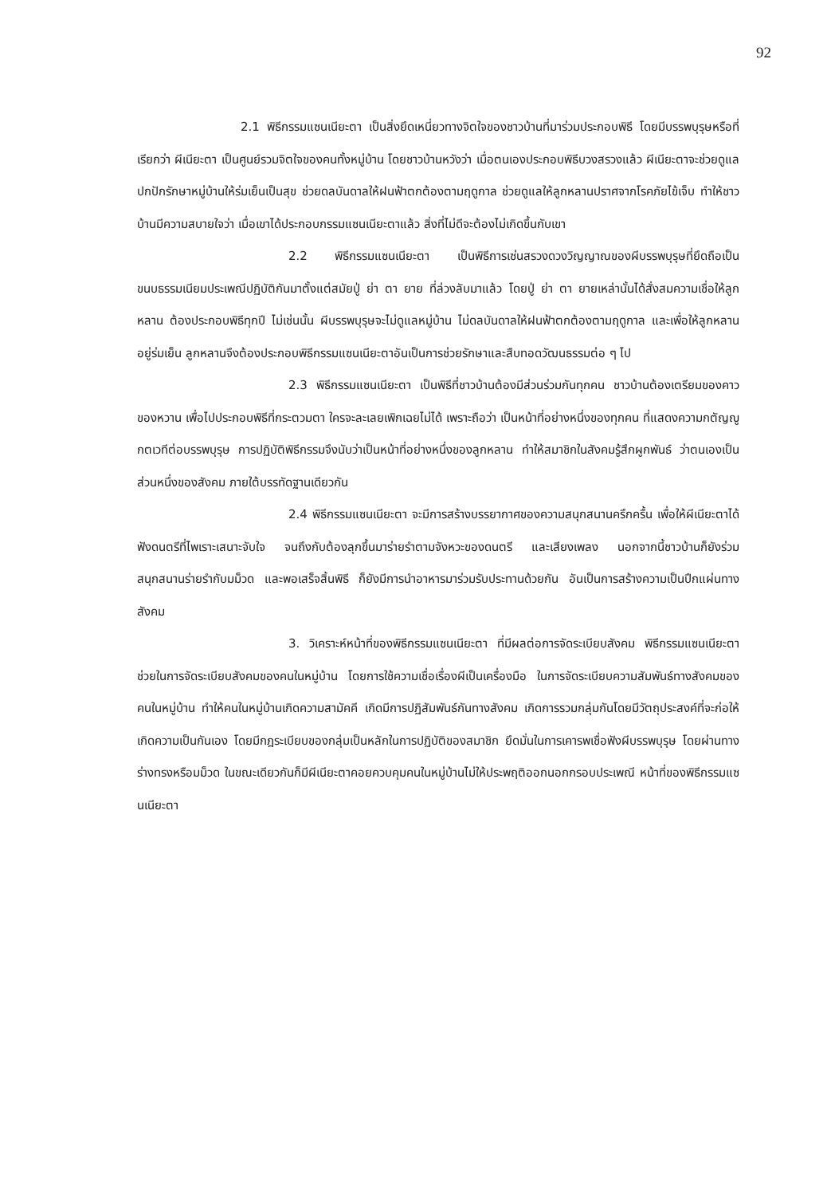92
2.1 พิธีกรรมแซนเนียะตา เป็นสิ่งยึดเหนี่ยวทางจิตใจของชาวบ้านที่มาร่วมประกอบพิธี โดยมีบรรพบุรุษหรือที่เรียกว่า ผีเนียะตา เป็นศูนย์รวมจิตใจของคนทั้งหมู่บ้าน โดยชาวบ้านหวังว่า เมื่อตนเองประกอบพิธีบวงสรวงแล้ว ผีเนียะตาจะช่วยดูแล ปกปักรักษาหมู่บ้านให้ร่มเย็นเป็นสุข ช่วยดลบันดาลให้ฝนฟ้าตกต้องตามฤดูกาล ช่วยดูแลให้ลูกหลานปราศจากโรคภัยไข้เจ็บ ทำให้ชาวบ้านมีความสบายใจว่า เมื่อเขาได้ประกอบกรรมแซนเนียะตาแล้ว สิ่งที่ไม่ดีจะต้องไม่เกิดขึ้นกับเขา
2.2 พิธีกรรมแซนเนียะตา เป็นพิธีการเซ่นสรวงดวงวิญญาณของผีบรรพบุรุษที่ยึดถือเป็นขนบธรรมเนียมประเพณีปฏิบัติกันมาตั้งแต่สมัยปู่ ย่า ตา ยาย ที่ล่วงลับมาแล้ว โดยปู่ ย่า ตา ยายเหล่านั้นได้สั่งสมความเชื่อให้ลูกหลาน ต้องประกอบพิธีทุกปี ไม่เช่นนั้น ผีบรรพบุรุษจะไม่ดูแลหมู่บ้าน ไม่ดลบันดาลให้ฝนฟ้าตกต้องตามฤดูกาล และเพื่อให้ลูกหลานอยู่ร่มเย็น ลูกหลานจึงต้องประกอบพิธีกรรมแซนเนียะตาอันเป็นการช่วยรักษาและสืบทอดวัฒนธรรมต่อ ๆ ไป
2.3 พิธีกรรมแซนเนียะตา เป็นพิธีที่ชาวบ้านต้องมีส่วนร่วมกันทุกคน ชาวบ้านต้องเตรียมของคาว ของหวาน เพื่อไปประกอบพิธีที่กระตวมตา ใครจะละเลยเพิกเฉยไม่ได้ เพราะถือว่า เป็นหน้าที่อย่างหนึ่งของทุกคน ที่แสดงความกตัญญูกตเวทีต่อบรรพบุรุษ การปฏิบัติพิธีกรรมจึงนับว่าเป็นหน้าที่อย่างหนึ่งของลูกหลาน ทำให้สมาชิกในสังคมรู้สึกผูกพันธ์ ว่าตนเองเป็นส่วนหนึ่งของสังคม ภายใต้บรรทัดฐานเดียวกัน
2.4 พิธีกรรมแซนเนียะตา จะมีการสร้างบรรยากาศของความสนุกสนานครึกครื้น เพื่อให้ผีเนียะตาได้ฟังดนตรีที่ไพเราะเสนาะจับใจ จนถึงกับต้องลุกขึ้นมาร่ายรำตามจังหวะของดนตรี และเสียงเพลง นอกจากนี้ชาวบ้านก็ยังร่วมสนุกสนานร่ายรำกับมม็วด และพอเสร็จสิ้นพิธี ก็ยังมีการนำอาหารมาร่วมรับประทานด้วยกัน อันเป็นการสร้างความเป็นปึกแผ่นทางสังคม
3. วิเคราะห์หน้าที่ของพิธีกรรมแซนเนียะตา ที่มีผลต่อการจัดระเบียบสังคม พิธีกรรมแซนเนียะตา ช่วยในการจัดระเบียบสังคมของคนในหมู่บ้าน โดยการใช้ความเชื่อเรื่องผีเป็นเครื่องมือ ในการจัดระเบียบความสัมพันธ์ทางสังคมของคนในหมู่บ้าน ทำให้คนในหมู่บ้านเกิดความสามัคคี เกิดมีการปฏิสัมพันธ์กันทางสังคม เกิดการรวมกลุ่มกันโดยมีวัตถุประสงค์ที่จะก่อให้เกิดความเป็นกันเอง โดยมีกฎระเบียบของกลุ่มเป็นหลักในการปฏิบัติของสมาชิก ยึดมั่นในการเคารพเชื่อฟังผีบรรพบุรุษ โดยผ่านทางร่างทรงหรือมม็วด ในขณะเดียวกันก็มีผีเนียะตาคอยควบคุมคนในหมู่บ้านไม่ให้ประพฤติออกนอกกรอบประเพณี หน้าที่ของพิธีกรรมแซนเนียะตา